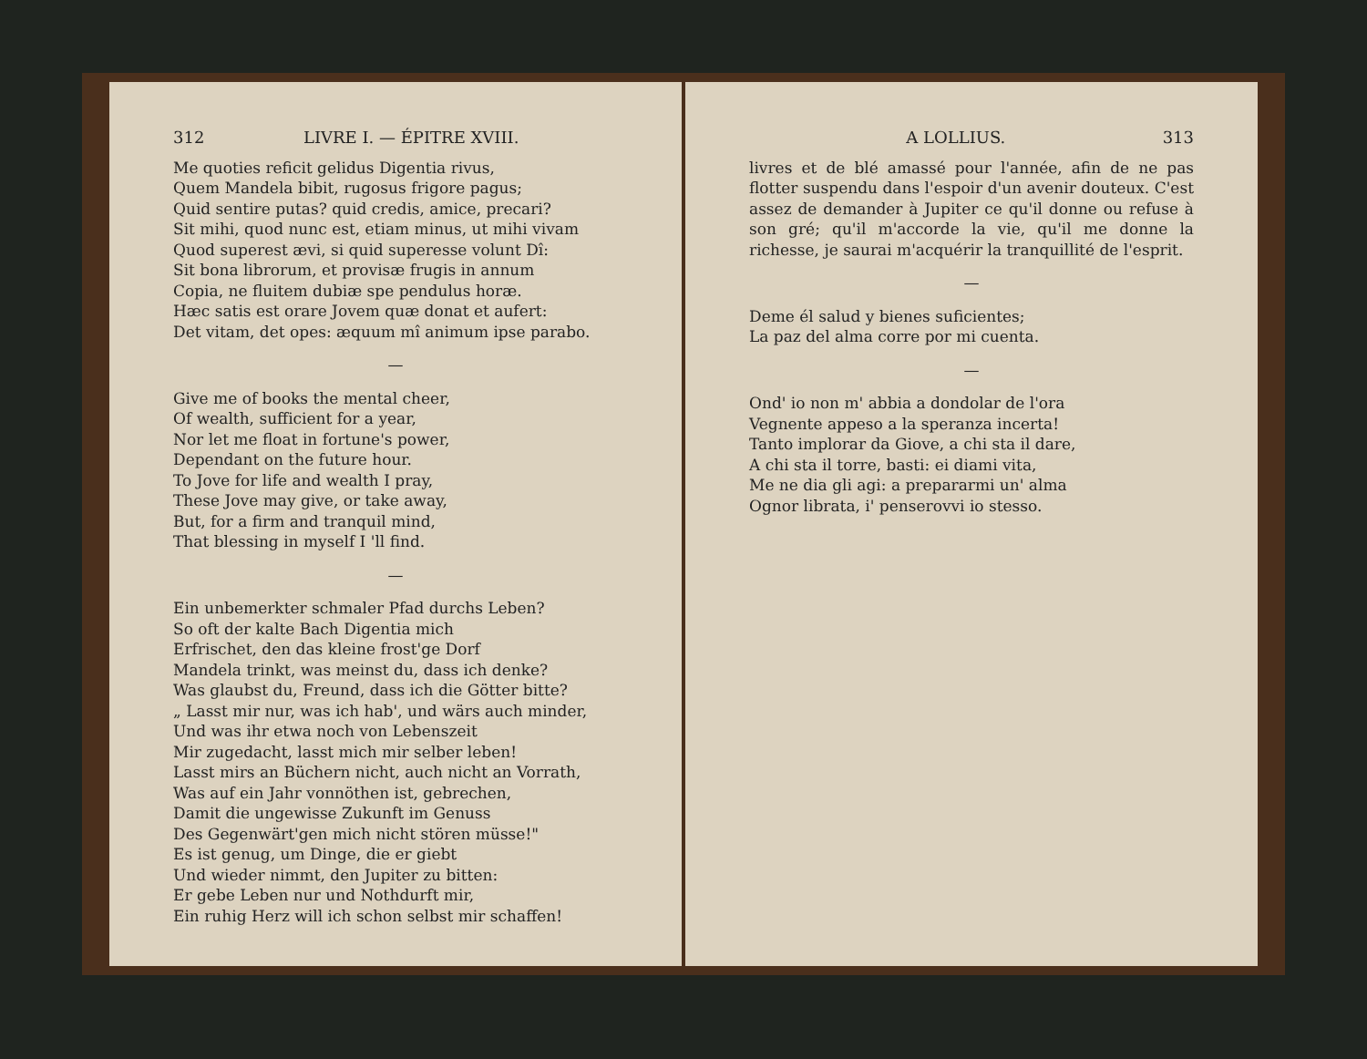312 LIVRE I. — ÉPITRE XVIII.
Me quoties reficit gelidus Digentia rivus,
Quem Mandela bibit, rugosus frigore pagus;
Quid sentire putas? quid credis, amice, precari?
Sit mihi, quod nunc est, etiam minus, ut mihi vivam
Quod superest ævi, si quid superesse volunt Dî:
Sit bona librorum, et provisæ frugis in annum
Copia, ne fluitem dubiæ spe pendulus horæ.
Hæc satis est orare Jovem quæ donat et aufert:
Det vitam, det opes: æquum mî animum ipse parabo.
—
Give me of books the mental cheer,
Of wealth, sufficient for a year,
Nor let me float in fortune's power,
Dependant on the future hour.
To Jove for life and wealth I pray,
These Jove may give, or take away,
But, for a firm and tranquil mind,
That blessing in myself I 'll find.
—
Ein unbemerkter schmaler Pfad durchs Leben?
So oft der kalte Bach Digentia mich
Erfrischet, den das kleine frost'ge Dorf
Mandela trinkt, was meinst du, dass ich denke?
Was glaubst du, Freund, dass ich die Götter bitte?
„ Lasst mir nur, was ich hab', und wärs auch minder,
Und was ihr etwa noch von Lebenszeit
Mir zugedacht, lasst mich mir selber leben!
Lasst mirs an Büchern nicht, auch nicht an Vorrath,
Was auf ein Jahr vonnöthen ist, gebrechen,
Damit die ungewisse Zukunft im Genuss
Des Gegenwärt'gen mich nicht stören müsse!"
Es ist genug, um Dinge, die er giebt
Und wieder nimmt, den Jupiter zu bitten:
Er gebe Leben nur und Nothdurft mir,
Ein ruhig Herz will ich schon selbst mir schaffen!
A LOLLIUS. 313
livres et de blé amassé pour l'année, afin de ne pas flotter suspendu dans l'espoir d'un avenir douteux. C'est assez de demander à Jupiter ce qu'il donne ou refuse à son gré; qu'il m'accorde la vie, qu'il me donne la richesse, je saurai m'acquérir la tranquillité de l'esprit.
—
Deme él salud y bienes suficientes;
La paz del alma corre por mi cuenta.
—
Ond' io non m' abbia a dondolar de l'ora
Vegnente appeso a la speranza incerta!
Tanto implorar da Giove, a chi sta il dare,
A chi sta il torre, basti: ei diami vita,
Me ne dia gli agi: a prepararmi un' alma
Ognor librata, i' penserovvi io stesso.